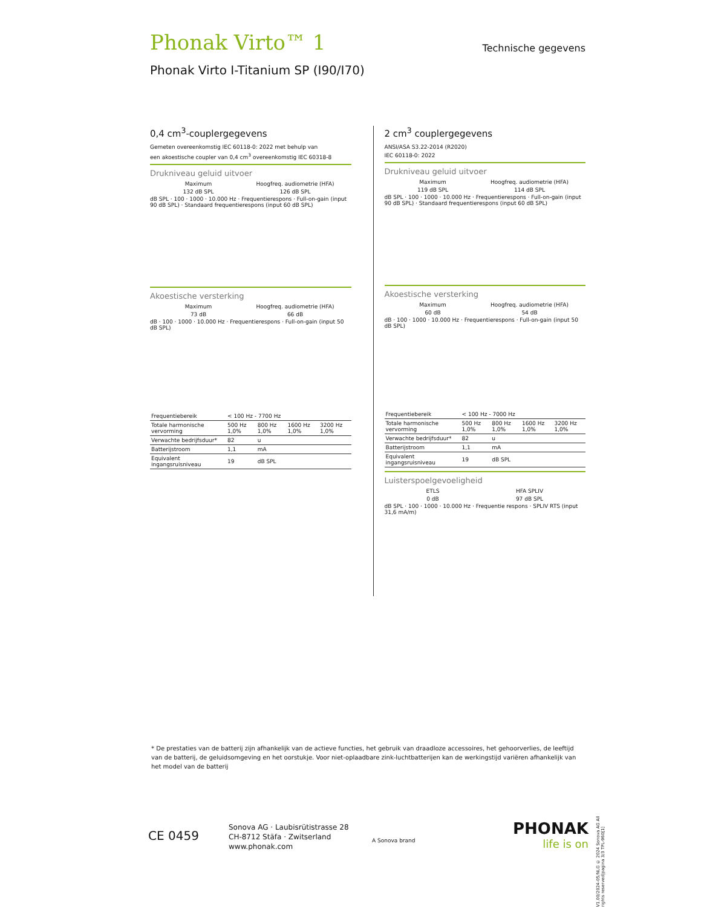Phonak Virto™ 1
Technische gegevens
Phonak Virto I-Titanium SP (I90/I70)
0,4 cm<sup>3</sup>-couplergegevens
Gemeten overeenkomstig IEC 60118-0: 2022 met behulp van
een akoestische coupler van 0,4 cm<sup>3</sup> overeenkomstig IEC 60318-8
Drukniveau geluid uitvoer
Maximum
132 dB SPL
Hoogfreq. audiometrie (HFA)
126 dB SPL
dB SPL · 100 · 1000 · 10.000 Hz · Frequentierespons · Full-on-gain (input 90 dB SPL) · Standaard frequentierespons (input 60 dB SPL)
Akoestische versterking
Maximum
73 dB
Hoogfreq. audiometrie (HFA)
66 dB
dB · 100 · 1000 · 10.000 Hz · Frequentierespons · Full-on-gain (input 50 dB SPL)
| Frequentiebereik | < 100 Hz - 7700 Hz | | | |
| Totale harmonische vervorming | 500 Hz 1,0% | 800 Hz 1,0% | 1600 Hz 1,0% | 3200 Hz 1,0% |
| Verwachte bedrijfsduur* | 82 | u | | |
| Batterijstroom | 1,1 | mA | | |
| Equivalent ingangsruisniveau | 19 | dB SPL | | |
2 cm<sup>3</sup> couplergegevens
ANSI/ASA S3.22-2014 (R2020)
IEC 60118-0: 2022
Drukniveau geluid uitvoer
Maximum
119 dB SPL
Hoogfreq. audiometrie (HFA)
114 dB SPL
dB SPL · 100 · 1000 · 10.000 Hz · Frequentierespons · Full-on-gain (input 90 dB SPL) · Standaard frequentierespons (input 60 dB SPL)
Akoestische versterking
Maximum
60 dB
Hoogfreq. audiometrie (HFA)
54 dB
dB · 100 · 1000 · 10.000 Hz · Frequentierespons · Full-on-gain (input 50 dB SPL)
| Frequentiebereik | < 100 Hz - 7000 Hz | | | |
| Totale harmonische vervorming | 500 Hz 1,0% | 800 Hz 1,0% | 1600 Hz 1,0% | 3200 Hz 1,0% |
| Verwachte bedrijfsduur* | 82 | u | | |
| Batterijstroom | 1,1 | mA | | |
| Equivalent ingangsruisniveau | 19 | dB SPL | | |
Luisterspoelgevoeligheid
ETLS
0 dB
HFA SPLIV
97 dB SPL
dB SPL · 100 · 1000 · 10.000 Hz · Frequentie respons · SPLIV RTS (input 31,6 mA/m)
* De prestaties van de batterij zijn afhankelijk van de actieve functies, het gebruik van draadloze accessoires, het gehoorverlies, de leeftijd van de batterij, de geluidsomgeving en het oorstukje. Voor niet-oplaadbare zink-luchtbatterijen kan de werkingstijd variëren afhankelijk van het model van de batterij
CE 0459
Sonova AG · Laubisrütistrasse 28
CH-8712 Stäfa · Zwitserland
www.phonak.com
A Sonova brand
PHONAK
life is on
V1.00/2024-05/NLG © 2024 Sonova AG All rights reserved|pagina 3/3 TPL-960[1]